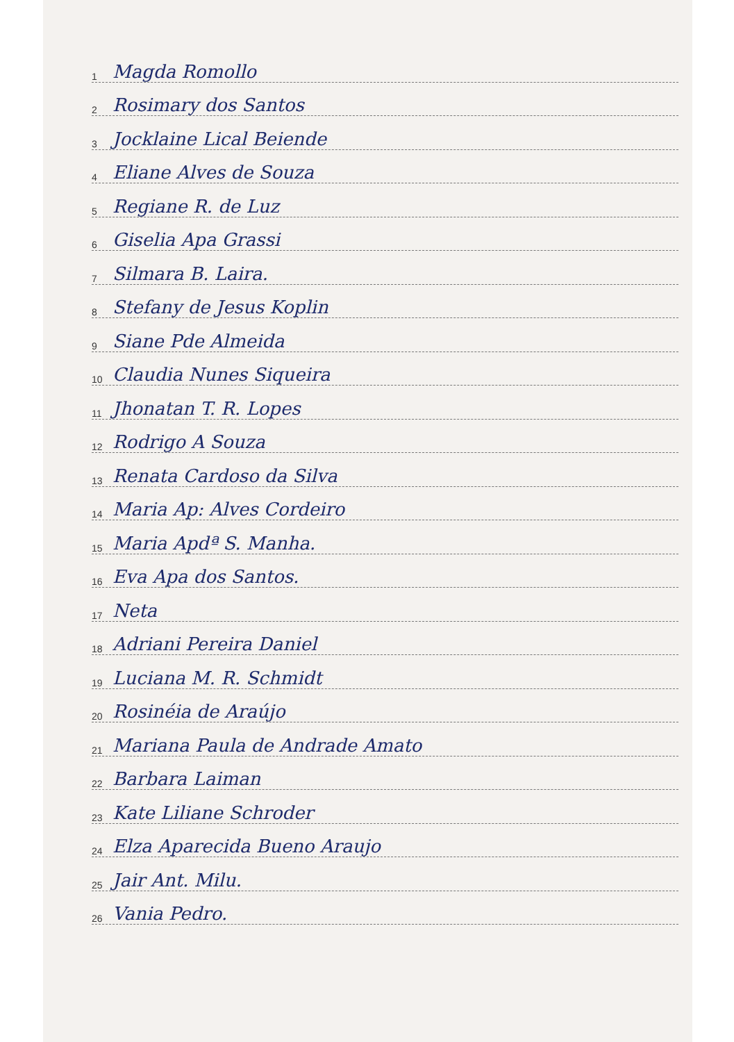1 Magda Romollo
2 Rosimary dos Santos
3 Jocklaine Lical Beiende
4 Eliane Alves de Souza
5 Regiane R. de Luz
6 Giselia Apa Grassi
7 Silmara B. Laira.
8 Stefany de Jesus Koplin
9 Siane Pde Almeida
10 Claudia Nunes Siqueira
11 Jhonatan T. R. Lopes
12 Rodrigo A Souza
13 Renata Cardoso da Silva
14 Maria Ap: Alves Cordeiro
15 Maria Apdª S. Manha.
16 Eva Apa dos Santos.
17 Neta
18 Adriani Pereira Daniel
19 Luciana M. R. Schmidt
20 Rosinéia de Araújo
21 Mariana Paula de Andrade Amato
22 Barbara Laiman
23 Kate Liliane Schroder
24 Elza Aparecida Bueno Araujo
25 Jair Ant. Milu.
26 Vania Pedro.